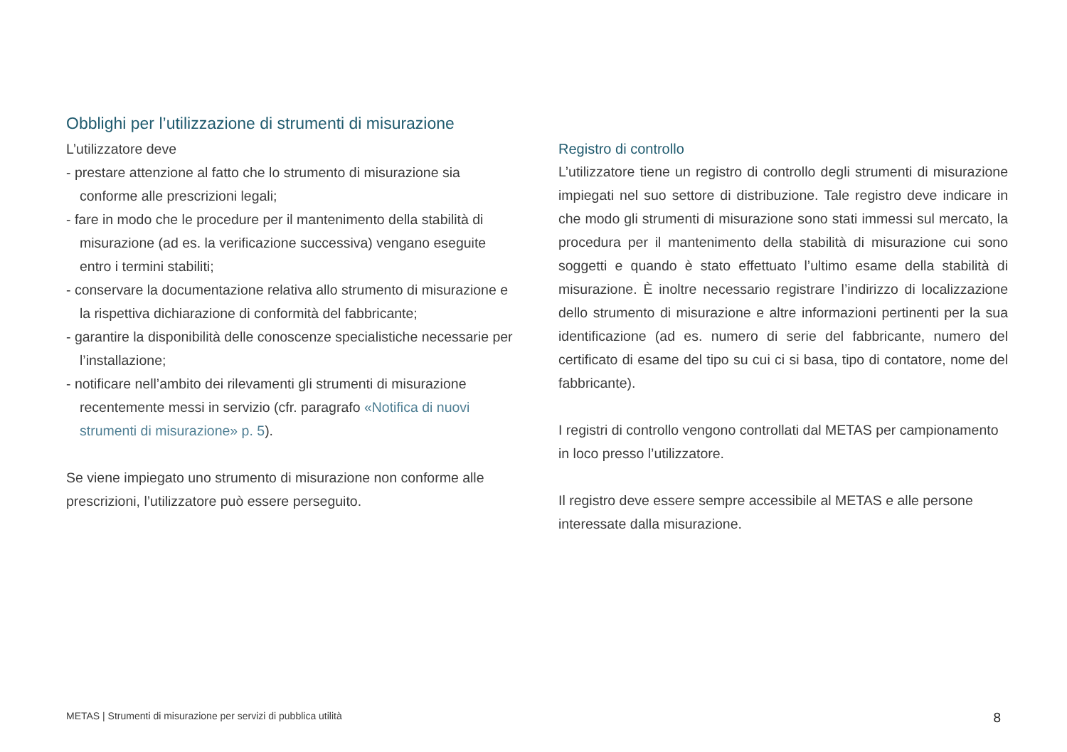Obblighi per l’utilizzazione di strumenti di misurazione
L’utilizzatore deve
- prestare attenzione al fatto che lo strumento di misurazione sia conforme alle prescrizioni legali;
- fare in modo che le procedure per il mantenimento della stabilità di misurazione (ad es. la verificazione successiva) vengano eseguite entro i termini stabiliti;
- conservare la documentazione relativa allo strumento di misurazione e la rispettiva dichiarazione di conformità del fabbricante;
- garantire la disponibilità delle conoscenze specialistiche necessarie per l’installazione;
- notificare nell’ambito dei rilevamenti gli strumenti di misurazione recentemente messi in servizio (cfr. paragrafo «Notifica di nuovi strumenti di misurazione» p. 5).
Se viene impiegato uno strumento di misurazione non conforme alle prescrizioni, l’utilizzatore può essere perseguito.
Registro di controllo
L’utilizzatore tiene un registro di controllo degli strumenti di misurazione impiegati nel suo settore di distribuzione. Tale registro deve indicare in che modo gli strumenti di misurazione sono stati immessi sul mercato, la procedura per il mantenimento della stabilità di misurazione cui sono soggetti e quando è stato effettuato l’ultimo esame della stabilità di misurazione. È inoltre necessario registrare l’indirizzo di localizzazione dello strumento di misurazione e altre informazioni pertinenti per la sua identificazione (ad es. numero di serie del fabbricante, numero del certificato di esame del tipo su cui ci si basa, tipo di contatore, nome del fabbricante).
I registri di controllo vengono controllati dal METAS per campionamento in loco presso l’utilizzatore.
Il registro deve essere sempre accessibile al METAS e alle persone interessate dalla misurazione.
METAS | Strumenti di misurazione per servizi di pubblica utilità 8